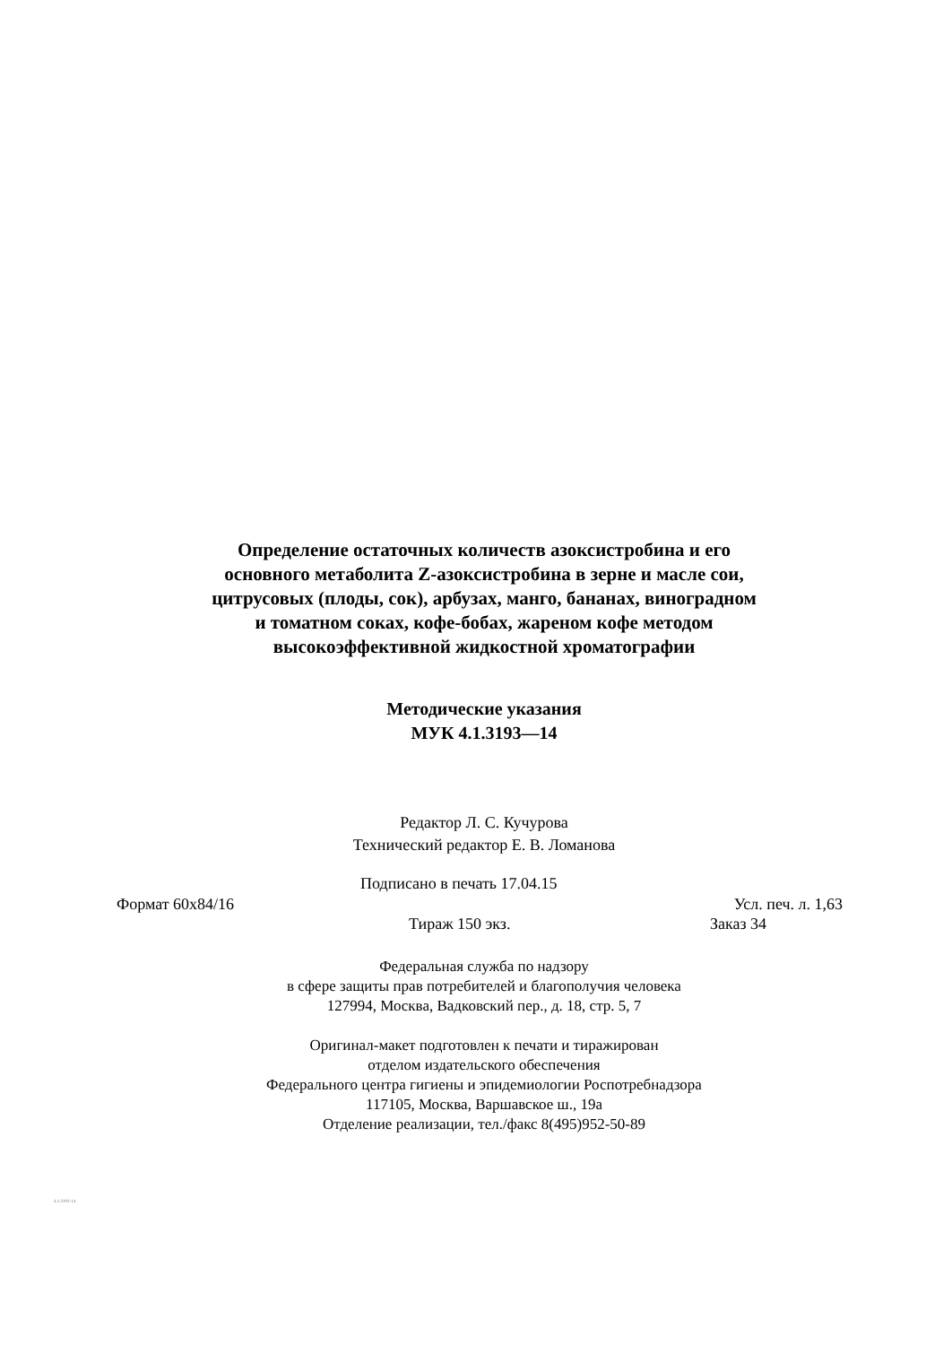Определение остаточных количеств азоксистробина и его
основного метаболита Z-азоксистробина в зерне и масле сои,
цитрусовых (плоды, сок), арбузах, манго, бананах, виноградном
и томатном соках, кофе-бобах, жареном кофе методом
высокоэффективной жидкостной хроматографии
Методические указания
МУК 4.1.3193—14
Редактор Л. С. Кучурова
Технический редактор Е. В. Ломанова
Подписано в печать 17.04.15
Формат 60x84/16 Усл. печ. л. 1,63
Тираж 150 экз. Заказ 34
Федеральная служба по надзору
в сфере защиты прав потребителей и благополучия человека
127994, Москва, Вадковский пер., д. 18, стр. 5, 7
Оригинал-макет подготовлен к печати и тиражирован
отделом издательского обеспечения
Федерального центра гигиены и эпидемиологии Роспотребнадзора
117105, Москва, Варшавское ш., 19а
Отделение реализации, тел./факс 8(495)952-50-89
4.1.3193-14